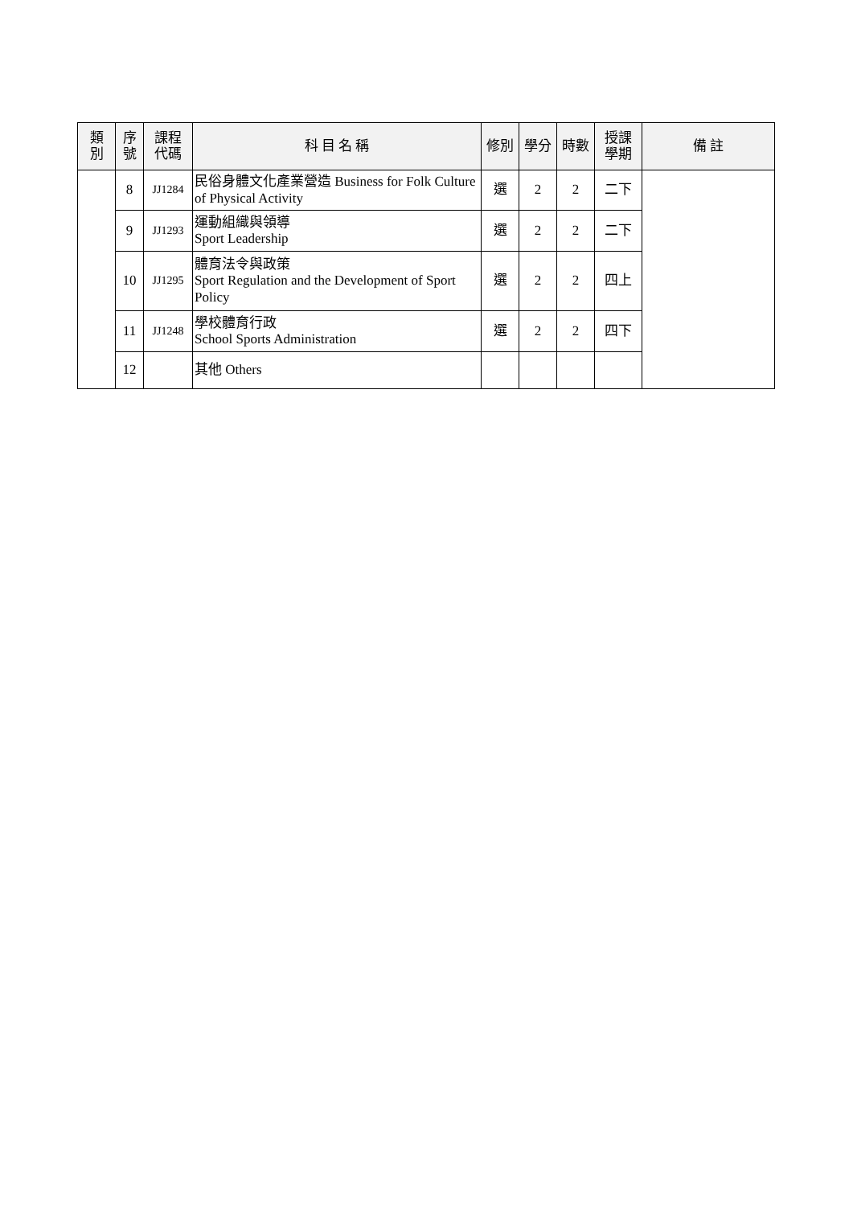| 類 別 | 序 號 | 課程 代碼 | 科 目 名 稱 | 修別 | 學分 | 時數 | 授課 學期 | 備 註 |
| --- | --- | --- | --- | --- | --- | --- | --- | --- |
| | 8 | JJ1284 | 民俗身體文化產業營造 Business for Folk Culture of Physical Activity | 選 | 2 | 2 | 二下 | |
| | 9 | JJ1293 | 運動組織與領導 Sport Leadership | 選 | 2 | 2 | 二下 | |
| | 10 | JJ1295 | 體育法令與政策 Sport Regulation and the Development of Sport Policy | 選 | 2 | 2 | 四上 | |
| | 11 | JJ1248 | 學校體育行政 School Sports Administration | 選 | 2 | 2 | 四下 | |
| | 12 | | 其他 Others | | | | | |